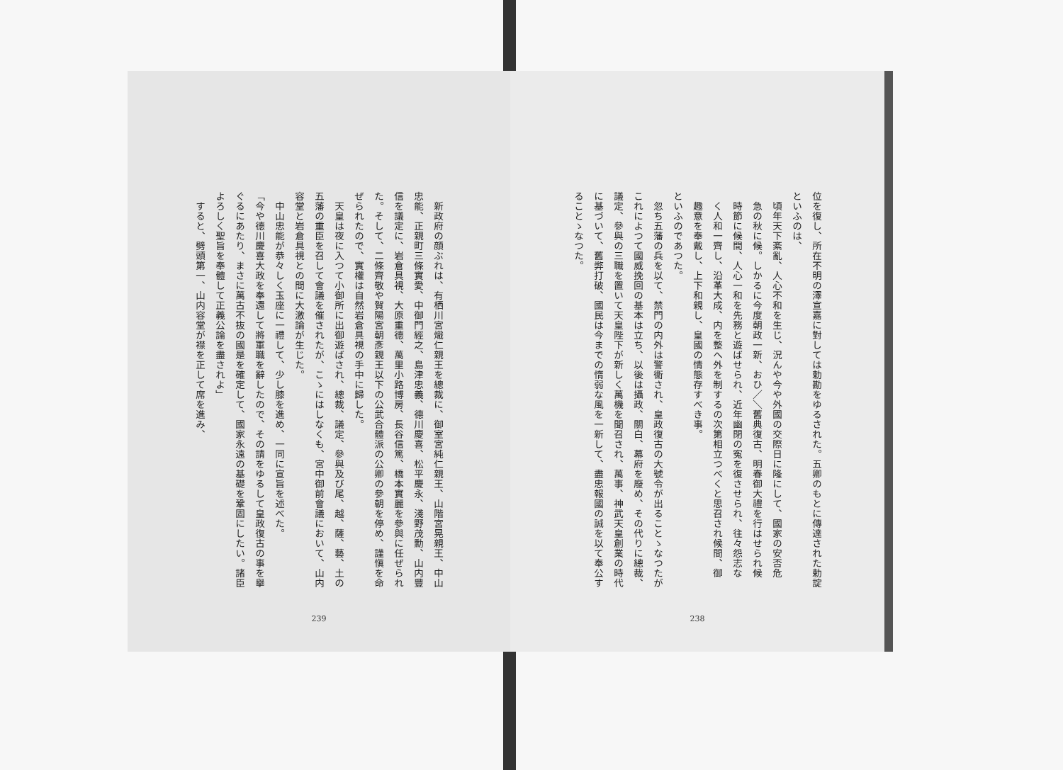位を復し、所在不明の澤宣嘉に對しては勅勘をゆるされた。五卿のもとに傳達された勅諚
といふのは、
　頃年天下紊亂、人心不和を生じ、況んや今や外國の交際日に隆にして、國家の安否危
　急の秋に候。しかるに今度朝政一新、おひ／＼舊典復古、明春御大禮を行はせられ候
　時節に候間、人心一和を先務と遊ばせられ、近年幽閉の寃を復させられ、往々怨志な
　く人和一齊し、沿革大成、内を整へ外を制するの次第相立つべくと思召され候間、御
　趣意を奉戴し、上下和親し、皇國の情態存すべき事。
といふのであつた。
　忽ち五藩の兵を以て、禁門の内外は警衞され、皇政復古の大號令が出ることゝなつたが
これによつて國威挽回の基本は立ち、以後は攝政、關白、幕府を廢め、その代りに總裁、
議定、參與の三職を置いて天皇陛下が新しく萬機を聞召され、萬事、神武天皇創業の時代
に基づいて、舊弊打破、國民は今までの惰弱な風を一新して、盡忠報國の誠を以て奉公す
ることゝなつた。
238
　新政府の顔ぶれは、有栖川宮熾仁親王を總裁に、御室宮純仁親王、山階宮晃親王、中山
忠能、正親町三條實愛、中御門經之、島津忠義、德川慶喜、松平慶永、淺野茂勳、山内豐
信を議定に、岩倉具視、大原重德、萬里小路博房、長谷信篤、橋本實麗を參與に任ぜられ
た。そして、二條齊敬や賀陽宮朝彥親王以下の公武合體派の公卿の參朝を停め、謹愼を命
ぜられたので、實權は自然岩倉具視の手中に歸した。
　天皇は夜に入つて小御所に出御遊ばされ、總裁、議定、參與及び尾、越、薩、藝、土の
五藩の重臣を召して會議を催されたが、こゝにはしなくも、宮中御前會議において、山内
容堂と岩倉具視との間に大激論が生じた。
　中山忠能が恭々しく玉座に一禮して、少し膝を進め、一同に宣旨を述べた。
「今や德川慶喜大政を奉還して將軍職を辭したので、その請をゆるして皇政復古の事を擧
ぐるにあたり、まさに萬古不抜の國是を確定して、國家永遠の基礎を鞏固にしたい。諸臣
よろしく聖旨を奉體して正義公論を盡されよ」
　すると、劈頭第一、山内容堂が襟を正して席を進み、
239